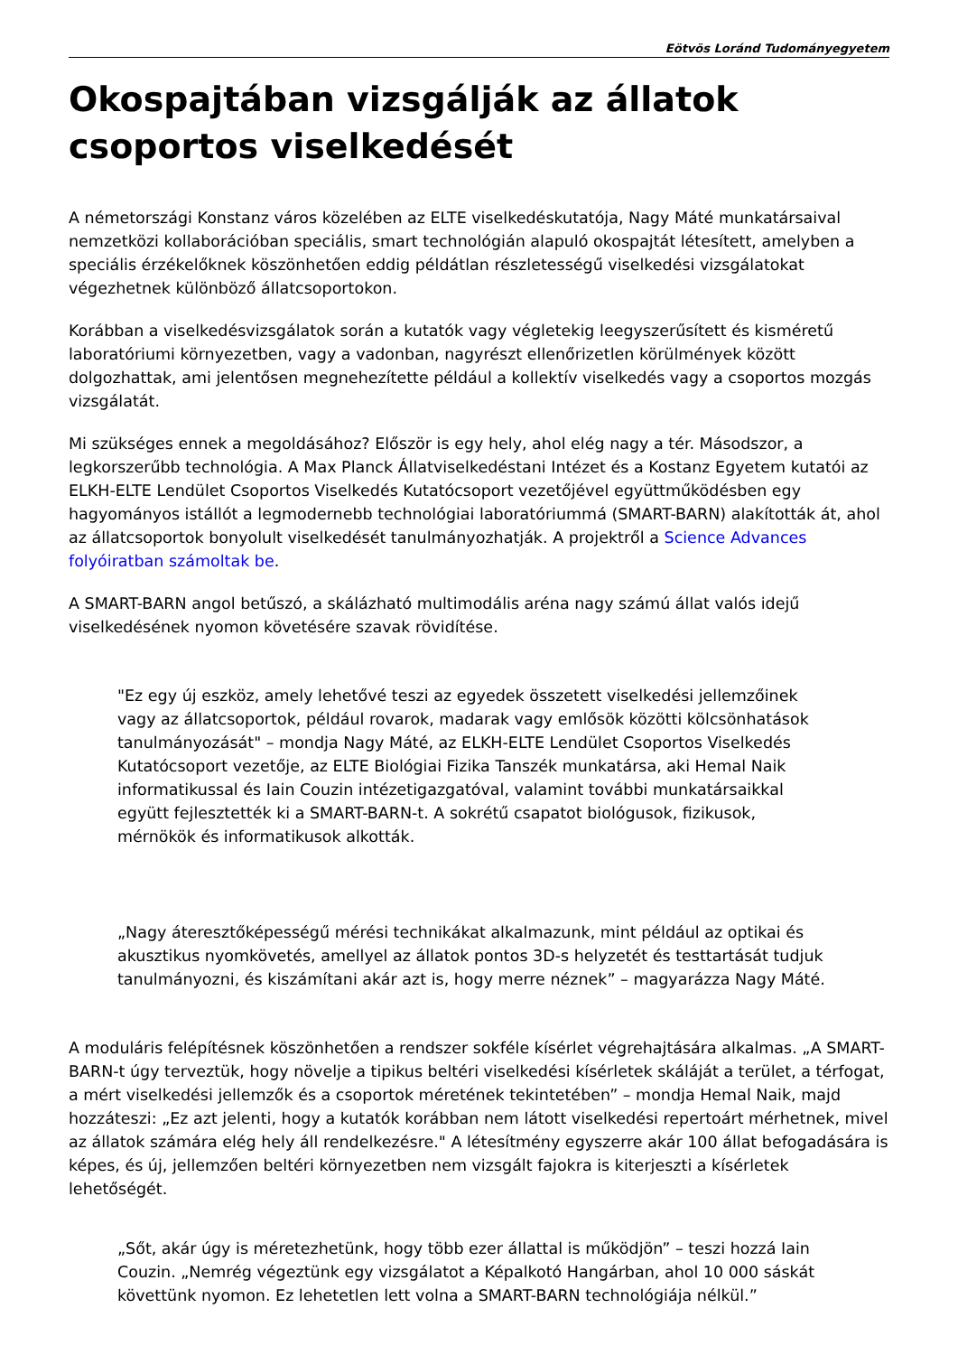Eötvös Loránd Tudományegyetem
Okospajtában vizsgálják az állatok csoportos viselkedését
A németországi Konstanz város közelében az ELTE viselkedéskutatója, Nagy Máté munkatársaival nemzetközi kollaborációban speciális, smart technológián alapuló okospajtát létesített, amelyben a speciális érzékelőknek köszönhetően eddig példátlan részletességű viselkedési vizsgálatokat végezhetnek különböző állatcsoportokon.
Korábban a viselkedésvizsgálatok során a kutatók vagy végletekig leegyszerűsített és kisméretű laboratóriumi környezetben, vagy a vadonban, nagyrészt ellenőrizetlen körülmények között dolgozhattak, ami jelentősen megnehezítette például a kollektív viselkedés vagy a csoportos mozgás vizsgálatát.
Mi szükséges ennek a megoldásához? Először is egy hely, ahol elég nagy a tér. Másodszor, a legkorszerűbb technológia. A Max Planck Állatviselkedéstani Intézet és a Kostanz Egyetem kutatói az ELKH-ELTE Lendület Csoportos Viselkedés Kutatócsoport vezetőjével együttműködésben egy hagyományos istállót a legmodernebb technológiai laboratóriummá (SMART-BARN) alakították át, ahol az állatcsoportok bonyolult viselkedését tanulmányozhatják. A projektről a Science Advances folyóiratban számoltak be.
A SMART-BARN angol betűszó, a skálázható multimodális aréna nagy számú állat valós idejű viselkedésének nyomon követésére szavak rövidítése.
"Ez egy új eszköz, amely lehetővé teszi az egyedek összetett viselkedési jellemzőinek vagy az állatcsoportok, például rovarok, madarak vagy emlősök közötti kölcsönhatások tanulmányozását" – mondja Nagy Máté, az ELKH-ELTE Lendület Csoportos Viselkedés Kutatócsoport vezetője, az ELTE Biológiai Fizika Tanszék munkatársa, aki Hemal Naik informatikussal és Iain Couzin intézetigazgatóval, valamint további munkatársaikkal együtt fejlesztették ki a SMART-BARN-t. A sokrétű csapatot biológusok, fizikusok, mérnökök és informatikusok alkották.
„Nagy áteresztőképességű mérési technikákat alkalmazunk, mint például az optikai és akusztikus nyomkövetés, amellyel az állatok pontos 3D-s helyzetét és testtartását tudjuk tanulmányozni, és kiszámítani akár azt is, hogy merre néznek” – magyarázza Nagy Máté.
A moduláris felépítésnek köszönhetően a rendszer sokféle kísérlet végrehajtására alkalmas. „A SMART-BARN-t úgy terveztük, hogy növelje a tipikus beltéri viselkedési kísérletek skáláját a terület, a térfogat, a mért viselkedési jellemzők és a csoportok méretének tekintetében” – mondja Hemal Naik, majd hozzáteszi: „Ez azt jelenti, hogy a kutatók korábban nem látott viselkedési repertoárt mérhetnek, mivel az állatok számára elég hely áll rendelkezésre." A létesítmény egyszerre akár 100 állat befogadására is képes, és új, jellemzően beltéri környezetben nem vizsgált fajokra is kiterjeszti a kísérletek lehetőségét.
„Sőt, akár úgy is méretezhetünk, hogy több ezer állattal is működjön” – teszi hozzá Iain Couzin. „Nemrég végeztünk egy vizsgálatot a Képalkotó Hangárban, ahol 10 000 sáskát követtünk nyomon. Ez lehetetlen lett volna a SMART-BARN technológiája nélkül.”